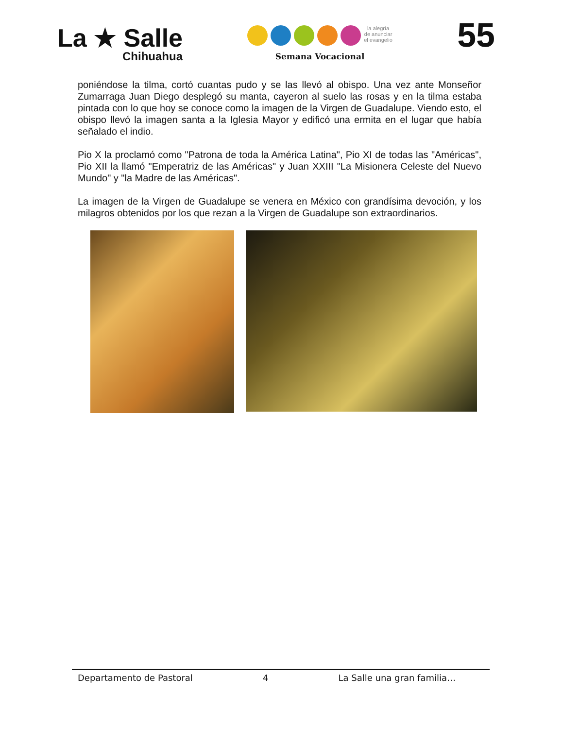La ★ Salle
Chihuahua
la alegría de anunciar el evangelio
Semana Vocacional
55
poniéndose la tilma, cortó cuantas pudo y se las llevó al obispo. Una vez ante Monseñor Zumarraga Juan Diego desplegó su manta, cayeron al suelo las rosas y en la tilma estaba pintada con lo que hoy se conoce como la imagen de la Virgen de Guadalupe. Viendo esto, el obispo llevó la imagen santa a la Iglesia Mayor y edificó una ermita en el lugar que había señalado el indio.
Pio X la proclamó como "Patrona de toda la América Latina", Pio XI de todas las "Américas", Pio XII la llamó "Emperatriz de las Américas" y Juan XXIII "La Misionera Celeste del Nuevo Mundo" y "la Madre de las Américas".
La imagen de la Virgen de Guadalupe se venera en México con grandísima devoción, y los milagros obtenidos por los que rezan a la Virgen de Guadalupe son extraordinarios.
Departamento de Pastoral 4 La Salle una gran familia…